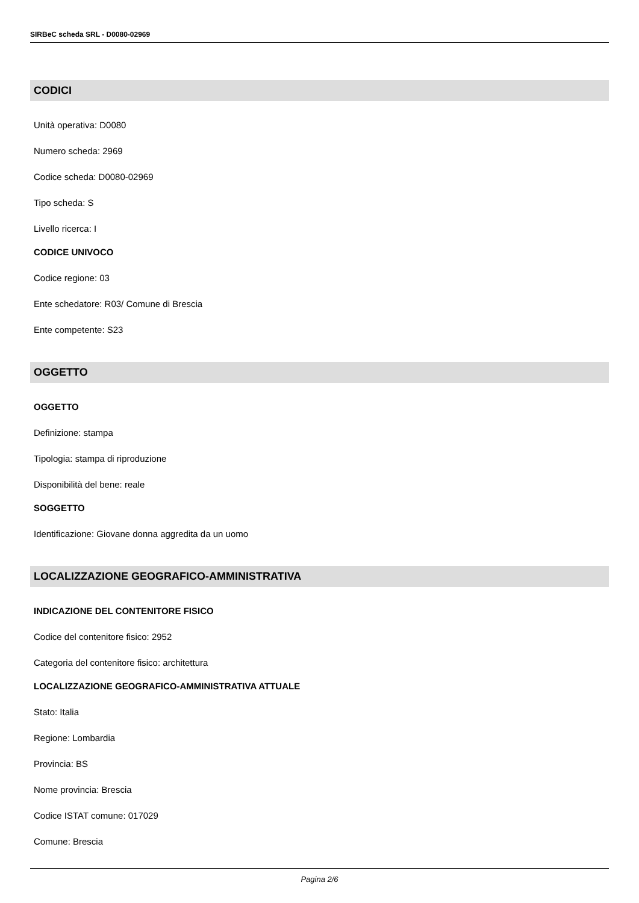SIRBeC scheda SRL - D0080-02969
CODICI
Unità operativa: D0080
Numero scheda: 2969
Codice scheda: D0080-02969
Tipo scheda: S
Livello ricerca: I
CODICE UNIVOCO
Codice regione: 03
Ente schedatore: R03/ Comune di Brescia
Ente competente: S23
OGGETTO
OGGETTO
Definizione: stampa
Tipologia: stampa di riproduzione
Disponibilità del bene: reale
SOGGETTO
Identificazione: Giovane donna aggredita da un uomo
LOCALIZZAZIONE GEOGRAFICO-AMMINISTRATIVA
INDICAZIONE DEL CONTENITORE FISICO
Codice del contenitore fisico: 2952
Categoria del contenitore fisico: architettura
LOCALIZZAZIONE GEOGRAFICO-AMMINISTRATIVA ATTUALE
Stato: Italia
Regione: Lombardia
Provincia: BS
Nome provincia: Brescia
Codice ISTAT comune: 017029
Comune: Brescia
Pagina 2/6